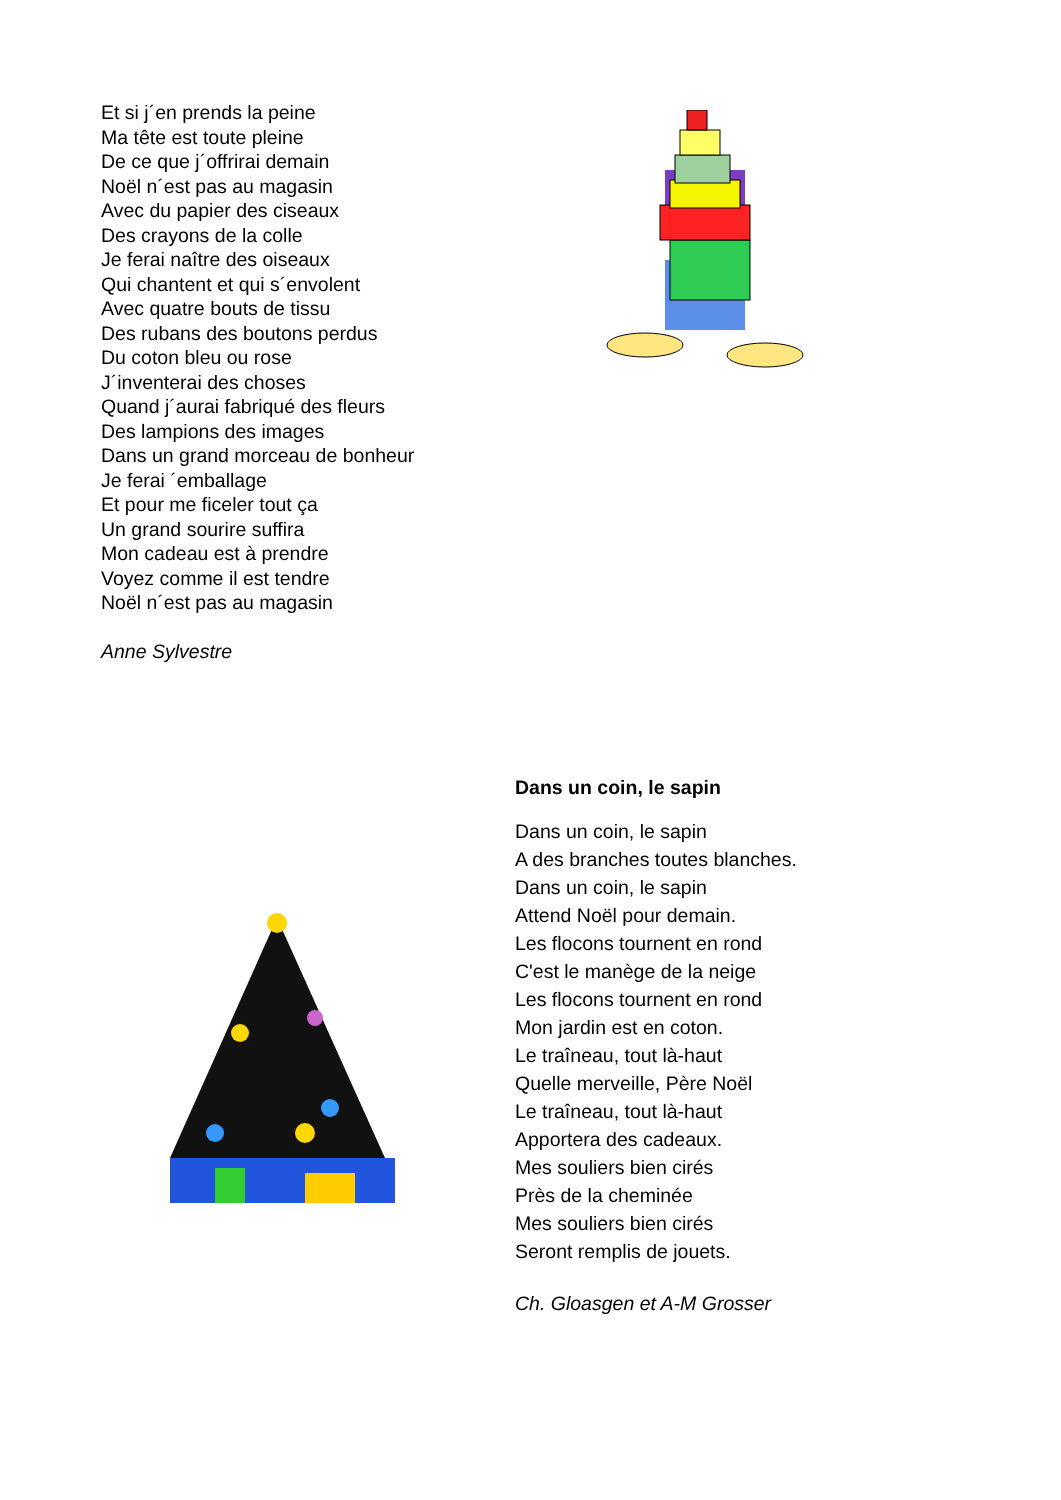Et si j´en prends la peine
Ma tête est toute pleine
De ce que j´offrirai demain
Noël n´est pas au magasin
Avec du papier des ciseaux
Des crayons de la colle
Je ferai naître des oiseaux
Qui chantent et qui s´envolent
Avec quatre bouts de tissu
Des rubans des boutons perdus
Du coton bleu ou rose
J´inventerai des choses
Quand j´aurai fabriqué des fleurs
Des lampions des images
Dans un grand morceau de bonheur
Je ferai ´emballage
Et pour me ficeler tout ça
Un grand sourire suffira
Mon cadeau est à prendre
Voyez comme il est tendre
Noël n´est pas au magasin
Anne Sylvestre
Dans un coin, le sapin
Dans un coin, le sapin
A des branches toutes blanches.
Dans un coin, le sapin
Attend Noël pour demain.
Les flocons tournent en rond
C'est le manège de la neige
Les flocons tournent en rond
Mon jardin est en coton.
Le traîneau, tout là-haut
Quelle merveille, Père Noël
Le traîneau, tout là-haut
Apportera des cadeaux.
Mes souliers bien cirés
Près de la cheminée
Mes souliers bien cirés
Seront remplis de jouets.
Ch. Gloasgen et A-M Grosser